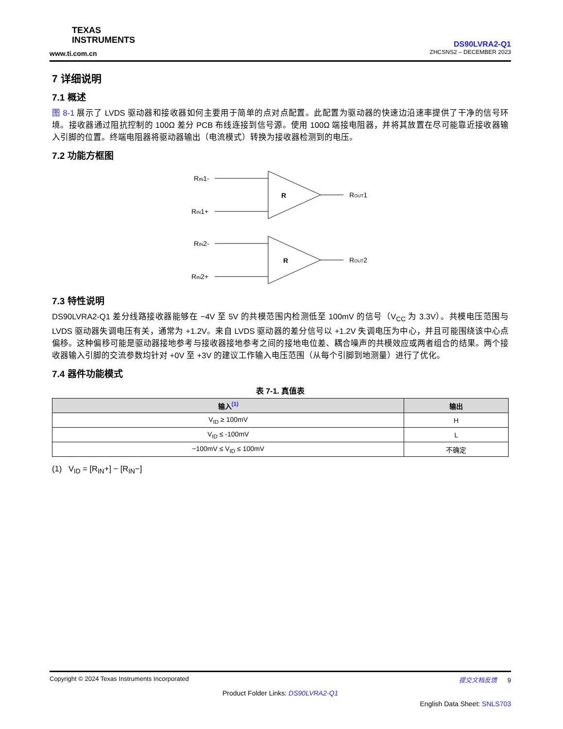TEXAS
INSTRUMENTS
www.ti.com.cn
DS90LVRA2-Q1
ZHCSNS2 – DECEMBER 2023
7 详细说明
7.1 概述
图 8-1 展示了 LVDS 驱动器和接收器如何主要用于简单的点对点配置。此配置为驱动器的快速边沿速率提供了干净的信号环境。接收器通过阻抗控制的 100Ω 差分 PCB 布线连接到信号源。使用 100Ω 端接电阻器，并将其放置在尽可能靠近接收器输入引脚的位置。终端电阻器将驱动器输出（电流模式）转换为接收器检测到的电压。
7.2 功能方框图
RIN1-
RIN1+
R
ROUT1
RIN2-
RIN2+
R
ROUT2
7.3 特性说明
DS90LVRA2-Q1 差分线路接收器能够在 −4V 至 5V 的共模范围内检测低至 100mV 的信号（V<sub>CC</sub> 为 3.3V）。共模电压范围与 LVDS 驱动器失调电压有关，通常为 +1.2V。来自 LVDS 驱动器的差分信号以 +1.2V 失调电压为中心，并且可能围绕该中心点偏移。这种偏移可能是驱动器接地参考与接收器接地参考之间的接地电位差、耦合噪声的共模效应或两者组合的结果。两个接收器输入引脚的交流参数均针对 +0V 至 +3V 的建议工作输入电压范围（从每个引脚到地测量）进行了优化。
7.4 器件功能模式
表 7-1. 真值表
| 输入<sup>(1)</sup> | 输出 |
| --- | --- |
| V<sub>ID</sub> ≥ 100mV | H |
| V<sub>ID</sub> ≤ -100mV | L |
| −100mV ≤ V<sub>ID</sub> ≤ 100mV | 不确定 |
(1) V<sub>ID</sub> = [R<sub>IN</sub>+] − [R<sub>IN</sub>−]
Copyright © 2024 Texas Instruments Incorporated 提交文档反馈 9
Product Folder Links: DS90LVRA2-Q1
English Data Sheet: SNLS703